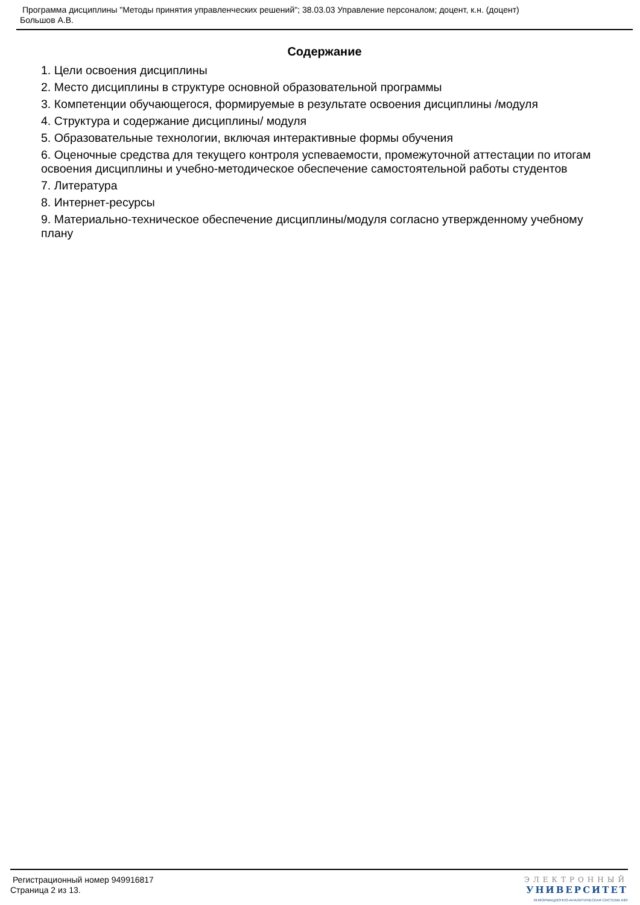Программа дисциплины "Методы принятия управленческих решений"; 38.03.03 Управление персоналом; доцент, к.н. (доцент)
Большов А.В.
Содержание
1. Цели освоения дисциплины
2. Место дисциплины в структуре основной образовательной программы
3. Компетенции обучающегося, формируемые в результате освоения дисциплины /модуля
4. Структура и содержание дисциплины/ модуля
5. Образовательные технологии, включая интерактивные формы обучения
6. Оценочные средства для текущего контроля успеваемости, промежуточной аттестации по итогам освоения дисциплины и учебно-методическое обеспечение самостоятельной работы студентов
7. Литература
8. Интернет-ресурсы
9. Материально-техническое обеспечение дисциплины/модуля согласно утвержденному учебному плану
Регистрационный номер 949916817
Страница 2 из 13.
ЭЛЕКТРОННЫЙ
УНИВЕРСИТЕТ
ИНФОРМАЦИОННО-АНАЛИТИЧЕСКАЯ СИСТЕМА КФУ